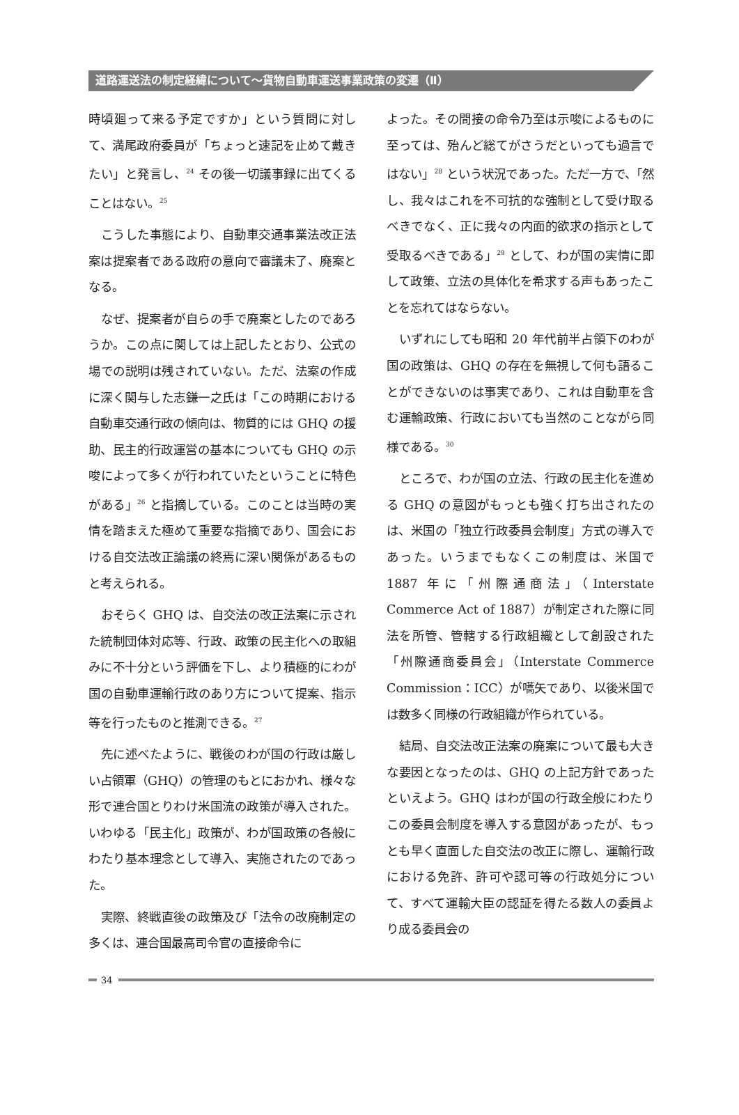道路運送法の制定経緯について～貨物自動車運送事業政策の変遷（Ⅱ）
時頃廻って来る予定ですか」という質問に対して、満尾政府委員が「ちょっと速記を止めて戴きたい」と発言し、<sup>24</sup> その後一切議事録に出てくることはない。<sup>25</sup>
こうした事態により、自動車交通事業法改正法案は提案者である政府の意向で審議未了、廃案となる。
なぜ、提案者が自らの手で廃案としたのであろうか。この点に関しては上記したとおり、公式の場での説明は残されていない。ただ、法案の作成に深く関与した志鎌一之氏は「この時期における自動車交通行政の傾向は、物質的には GHQ の援助、民主的行政運営の基本についても GHQ の示唆によって多くが行われていたということに特色がある」<sup>26</sup> と指摘している。このことは当時の実情を踏まえた極めて重要な指摘であり、国会における自交法改正論議の終焉に深い関係があるものと考えられる。
おそらく GHQ は、自交法の改正法案に示された統制団体対応等、行政、政策の民主化への取組みに不十分という評価を下し、より積極的にわが国の自動車運輸行政のあり方について提案、指示等を行ったものと推測できる。<sup>27</sup>
先に述べたように、戦後のわが国の行政は厳しい占領軍（GHQ）の管理のもとにおかれ、様々な形で連合国とりわけ米国流の政策が導入された。いわゆる「民主化」政策が、わが国政策の各般にわたり基本理念として導入、実施されたのであった。
実際、終戦直後の政策及び「法令の改廃制定の多くは、連合国最高司令官の直接命令に
よった。その間接の命令乃至は示唆によるものに至っては、殆んど総てがさうだといっても過言ではない」<sup>28</sup> という状況であった。ただ一方で、「然し、我々はこれを不可抗的な強制として受け取るべきでなく、正に我々の内面的欲求の指示として受取るべきである」<sup>29</sup> として、わが国の実情に即して政策、立法の具体化を希求する声もあったことを忘れてはならない。
いずれにしても昭和 20 年代前半占領下のわが国の政策は、GHQ の存在を無視して何も語ることができないのは事実であり、これは自動車を含む運輸政策、行政においても当然のことながら同様である。<sup>30</sup>
ところで、わが国の立法、行政の民主化を進める GHQ の意図がもっとも強く打ち出されたのは、米国の「独立行政委員会制度」方式の導入であった。いうまでもなくこの制度は、米国で 1887 年に「州際通商法」（Interstate Commerce Act of 1887）が制定された際に同法を所管、管轄する行政組織として創設された「州際通商委員会」（Interstate Commerce Commission：ICC）が嚆矢であり、以後米国では数多く同様の行政組織が作られている。
結局、自交法改正法案の廃案について最も大きな要因となったのは、GHQ の上記方針であったといえよう。GHQ はわが国の行政全般にわたりこの委員会制度を導入する意図があったが、もっとも早く直面した自交法の改正に際し、運輸行政における免許、許可や認可等の行政処分について、すべて運輸大臣の認証を得たる数人の委員より成る委員会の
34